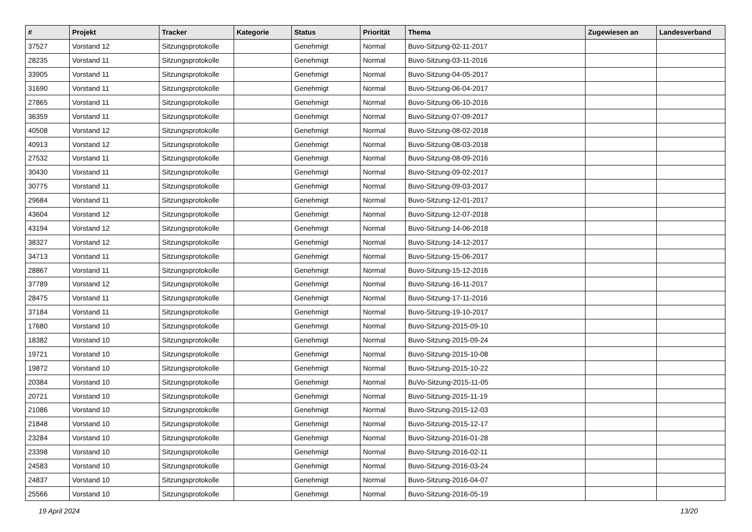| # | Projekt | Tracker | Kategorie | Status | Priorität | Thema | Zugewiesen an | Landesverband |
| --- | --- | --- | --- | --- | --- | --- | --- | --- |
| 37527 | Vorstand 12 | Sitzungsprotokolle | | Genehmigt | Normal | Buvo-Sitzung-02-11-2017 | | |
| 28235 | Vorstand 11 | Sitzungsprotokolle | | Genehmigt | Normal | Buvo-Sitzung-03-11-2016 | | |
| 33905 | Vorstand 11 | Sitzungsprotokolle | | Genehmigt | Normal | Buvo-Sitzung-04-05-2017 | | |
| 31690 | Vorstand 11 | Sitzungsprotokolle | | Genehmigt | Normal | Buvo-Sitzung-06-04-2017 | | |
| 27865 | Vorstand 11 | Sitzungsprotokolle | | Genehmigt | Normal | Buvo-Sitzung-06-10-2016 | | |
| 36359 | Vorstand 11 | Sitzungsprotokolle | | Genehmigt | Normal | Buvo-Sitzung-07-09-2017 | | |
| 40508 | Vorstand 12 | Sitzungsprotokolle | | Genehmigt | Normal | Buvo-Sitzung-08-02-2018 | | |
| 40913 | Vorstand 12 | Sitzungsprotokolle | | Genehmigt | Normal | Buvo-Sitzung-08-03-2018 | | |
| 27532 | Vorstand 11 | Sitzungsprotokolle | | Genehmigt | Normal | Buvo-Sitzung-08-09-2016 | | |
| 30430 | Vorstand 11 | Sitzungsprotokolle | | Genehmigt | Normal | Buvo-Sitzung-09-02-2017 | | |
| 30775 | Vorstand 11 | Sitzungsprotokolle | | Genehmigt | Normal | Buvo-Sitzung-09-03-2017 | | |
| 29684 | Vorstand 11 | Sitzungsprotokolle | | Genehmigt | Normal | Buvo-Sitzung-12-01-2017 | | |
| 43604 | Vorstand 12 | Sitzungsprotokolle | | Genehmigt | Normal | Buvo-Sitzung-12-07-2018 | | |
| 43194 | Vorstand 12 | Sitzungsprotokolle | | Genehmigt | Normal | Buvo-Sitzung-14-06-2018 | | |
| 38327 | Vorstand 12 | Sitzungsprotokolle | | Genehmigt | Normal | Buvo-Sitzung-14-12-2017 | | |
| 34713 | Vorstand 11 | Sitzungsprotokolle | | Genehmigt | Normal | Buvo-Sitzung-15-06-2017 | | |
| 28867 | Vorstand 11 | Sitzungsprotokolle | | Genehmigt | Normal | Buvo-Sitzung-15-12-2016 | | |
| 37789 | Vorstand 12 | Sitzungsprotokolle | | Genehmigt | Normal | Buvo-Sitzung-16-11-2017 | | |
| 28475 | Vorstand 11 | Sitzungsprotokolle | | Genehmigt | Normal | Buvo-Sitzung-17-11-2016 | | |
| 37184 | Vorstand 11 | Sitzungsprotokolle | | Genehmigt | Normal | Buvo-Sitzung-19-10-2017 | | |
| 17680 | Vorstand 10 | Sitzungsprotokolle | | Genehmigt | Normal | Buvo-Sitzung-2015-09-10 | | |
| 18382 | Vorstand 10 | Sitzungsprotokolle | | Genehmigt | Normal | Buvo-Sitzung-2015-09-24 | | |
| 19721 | Vorstand 10 | Sitzungsprotokolle | | Genehmigt | Normal | Buvo-Sitzung-2015-10-08 | | |
| 19872 | Vorstand 10 | Sitzungsprotokolle | | Genehmigt | Normal | Buvo-Sitzung-2015-10-22 | | |
| 20384 | Vorstand 10 | Sitzungsprotokolle | | Genehmigt | Normal | BuVo-Sitzung-2015-11-05 | | |
| 20721 | Vorstand 10 | Sitzungsprotokolle | | Genehmigt | Normal | Buvo-Sitzung-2015-11-19 | | |
| 21086 | Vorstand 10 | Sitzungsprotokolle | | Genehmigt | Normal | Buvo-Sitzung-2015-12-03 | | |
| 21848 | Vorstand 10 | Sitzungsprotokolle | | Genehmigt | Normal | Buvo-Sitzung-2015-12-17 | | |
| 23284 | Vorstand 10 | Sitzungsprotokolle | | Genehmigt | Normal | Buvo-Sitzung-2016-01-28 | | |
| 23398 | Vorstand 10 | Sitzungsprotokolle | | Genehmigt | Normal | Buvo-Sitzung-2016-02-11 | | |
| 24583 | Vorstand 10 | Sitzungsprotokolle | | Genehmigt | Normal | Buvo-Sitzung-2016-03-24 | | |
| 24837 | Vorstand 10 | Sitzungsprotokolle | | Genehmigt | Normal | Buvo-Sitzung-2016-04-07 | | |
| 25566 | Vorstand 10 | Sitzungsprotokolle | | Genehmigt | Normal | Buvo-Sitzung-2016-05-19 | | |
19 April 2024 13/20